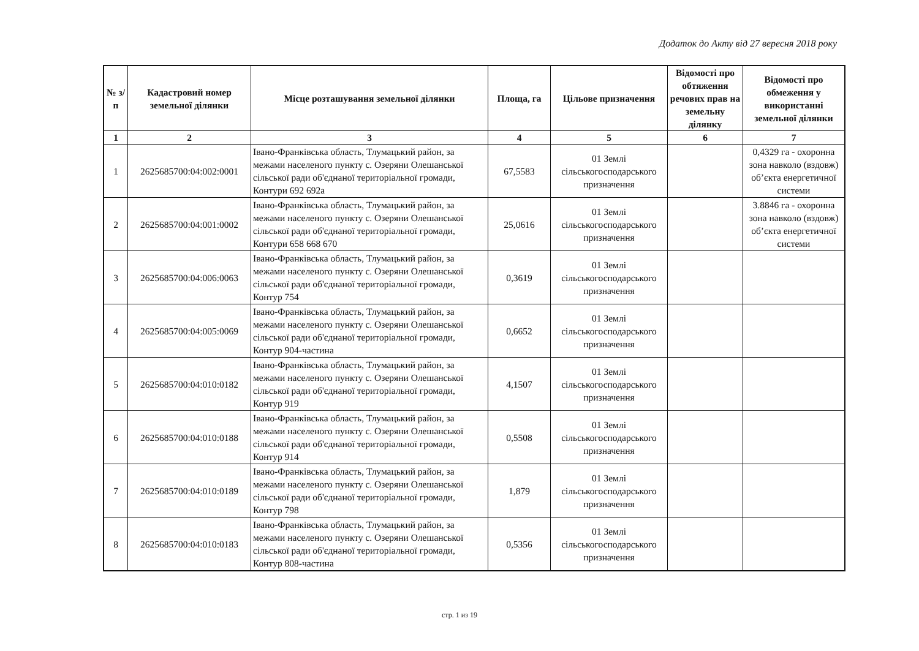Додаток до Акту від 27 вересня 2018 року
| № з/п | Кадастровий номер земельної ділянки | Місце розташування земельної ділянки | Площа, га | Цільове призначення | Відомості про обтяження речових прав на земельну ділянку | Відомості про обмеження у використанні земельної ділянки |
| --- | --- | --- | --- | --- | --- | --- |
| 1 | 2 | 3 | 4 | 5 | 6 | 7 |
| 1 | 2625685700:04:002:0001 | Івано-Франківська область, Тлумацький район, за межами населеного пункту с. Озеряни Олешанської сільської ради об'єднаної територіальної громади, Контури 692 692а | 67,5583 | 01 Землі сільськогосподарського призначення | | 0,4329 га - охоронна зона навколо (вздовж) об’єкта енергетичної системи |
| 2 | 2625685700:04:001:0002 | Івано-Франківська область, Тлумацький район, за межами населеного пункту с. Озеряни Олешанської сільської ради об'єднаної територіальної громади, Контури 658 668 670 | 25,0616 | 01 Землі сільськогосподарського призначення | | 3.8846 га - охоронна зона навколо (вздовж) об’єкта енергетичної системи |
| 3 | 2625685700:04:006:0063 | Івано-Франківська область, Тлумацький район, за межами населеного пункту с. Озеряни Олешанської сільської ради об'єднаної територіальної громади, Контур 754 | 0,3619 | 01 Землі сільськогосподарського призначення | | |
| 4 | 2625685700:04:005:0069 | Івано-Франківська область, Тлумацький район, за межами населеного пункту с. Озеряни Олешанської сільської ради об'єднаної територіальної громади, Контур 904-частина | 0,6652 | 01 Землі сільськогосподарського призначення | | |
| 5 | 2625685700:04:010:0182 | Івано-Франківська область, Тлумацький район, за межами населеного пункту с. Озеряни Олешанської сільської ради об'єднаної територіальної громади, Контур 919 | 4,1507 | 01 Землі сільськогосподарського призначення | | |
| 6 | 2625685700:04:010:0188 | Івано-Франківська область, Тлумацький район, за межами населеного пункту с. Озеряни Олешанської сільської ради об'єднаної територіальної громади, Контур 914 | 0,5508 | 01 Землі сільськогосподарського призначення | | |
| 7 | 2625685700:04:010:0189 | Івано-Франківська область, Тлумацький район, за межами населеного пункту с. Озеряни Олешанської сільської ради об'єднаної територіальної громади, Контур 798 | 1,879 | 01 Землі сільськогосподарського призначення | | |
| 8 | 2625685700:04:010:0183 | Івано-Франківська область, Тлумацький район, за межами населеного пункту с. Озеряни Олешанської сільської ради об'єднаної територіальної громади, Контур 808-частина | 0,5356 | 01 Землі сільськогосподарського призначення | | |
стр. 1 из 19